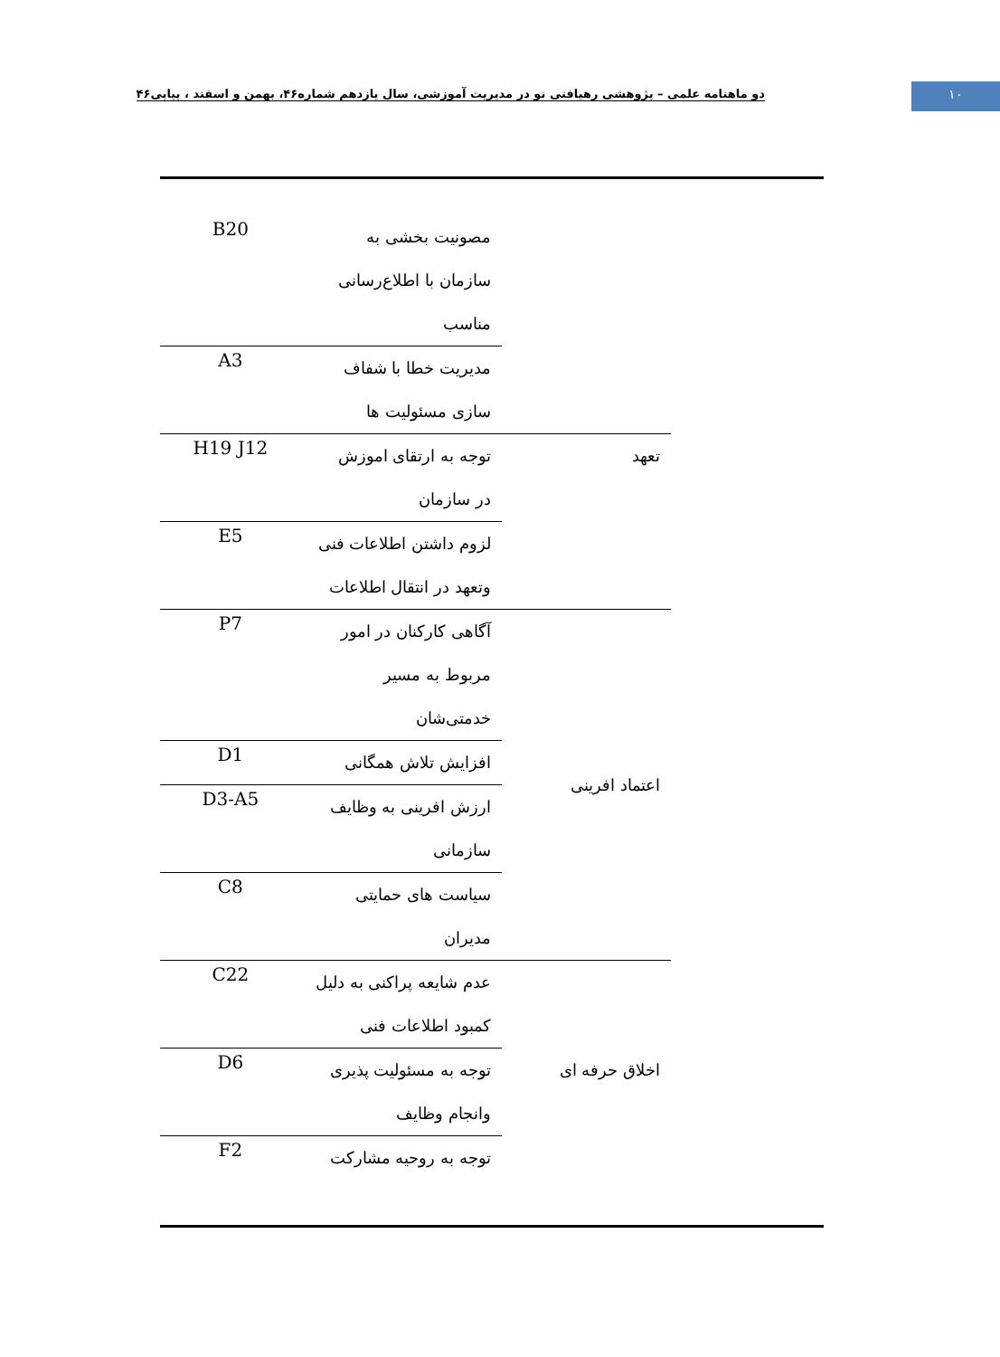دو ماهنامه علمی – پژوهشی رهیافتی نو در مدیریت آموزشی، سال یازدهم شماره۴۶، بهمن و اسفند ، پیاپی۴۶
۱۰
| | مصونیت بخشی به سازمان با اطلاع‌رسانی مناسب | B20 |
| | مدیریت خطا با شفاف سازی مسئولیت ها | A3 |
| تعهد | توجه به ارتقای اموزش در سازمان | H19 J12 |
| | لزوم داشتن اطلاعات فنی وتعهد در انتقال اطلاعات | E5 |
| اعتماد افرینی | آگاهی کارکنان در امور مربوط به مسیر خدمتی‌شان | P7 |
| | افزایش تلاش همگانی | D1 |
| | ارزش افرینی به وظایف سازمانی | D3-A5 |
| | سیاست های حمایتی مدیران | C8 |
| اخلاق حرفه ای | عدم شایعه پراکنی به دلیل کمبود اطلاعات فنی | C22 |
| | توجه به مسئولیت پذیری وانجام وظایف | D6 |
| | توجه به روحیه مشارکت | F2 |